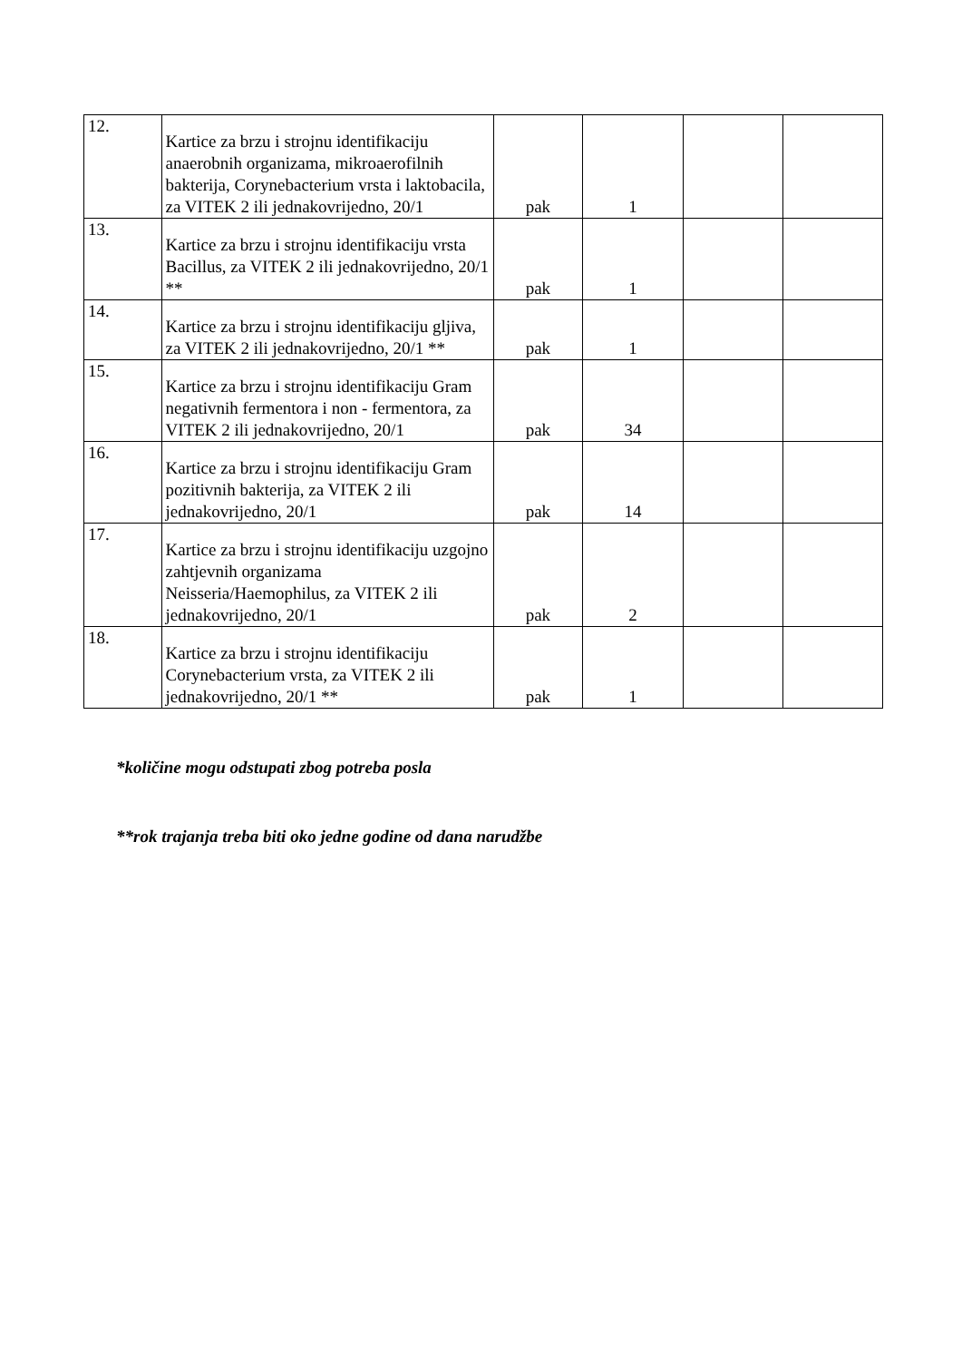| 12. | Kartice za brzu i strojnu identifikaciju anaerobnih organizama, mikroaerofilnih bakterija, Corynebacterium vrsta i laktobacila, za VITEK 2 ili jednakovrijedno, 20/1 | pak | 1 | | |
| 13. | Kartice za brzu i strojnu identifikaciju vrsta Bacillus, za VITEK 2 ili jednakovrijedno, 20/1 ** | pak | 1 | | |
| 14. | Kartice za brzu i strojnu identifikaciju gljiva, za VITEK 2 ili jednakovrijedno, 20/1 ** | pak | 1 | | |
| 15. | Kartice za brzu i strojnu identifikaciju Gram negativnih fermentora i non - fermentora, za VITEK 2 ili jednakovrijedno, 20/1 | pak | 34 | | |
| 16. | Kartice za brzu i strojnu identifikaciju Gram pozitivnih bakterija, za VITEK 2 ili jednakovrijedno, 20/1 | pak | 14 | | |
| 17. | Kartice za brzu i strojnu identifikaciju uzgojno zahtjevnih organizama Neisseria/Haemophilus, za VITEK 2 ili jednakovrijedno, 20/1 | pak | 2 | | |
| 18. | Kartice za brzu i strojnu identifikaciju Corynebacterium vrsta, za VITEK 2 ili jednakovrijedno, 20/1 ** | pak | 1 | | |
*količine mogu odstupati zbog potreba posla
**rok trajanja treba biti oko jedne godine od dana narudžbe